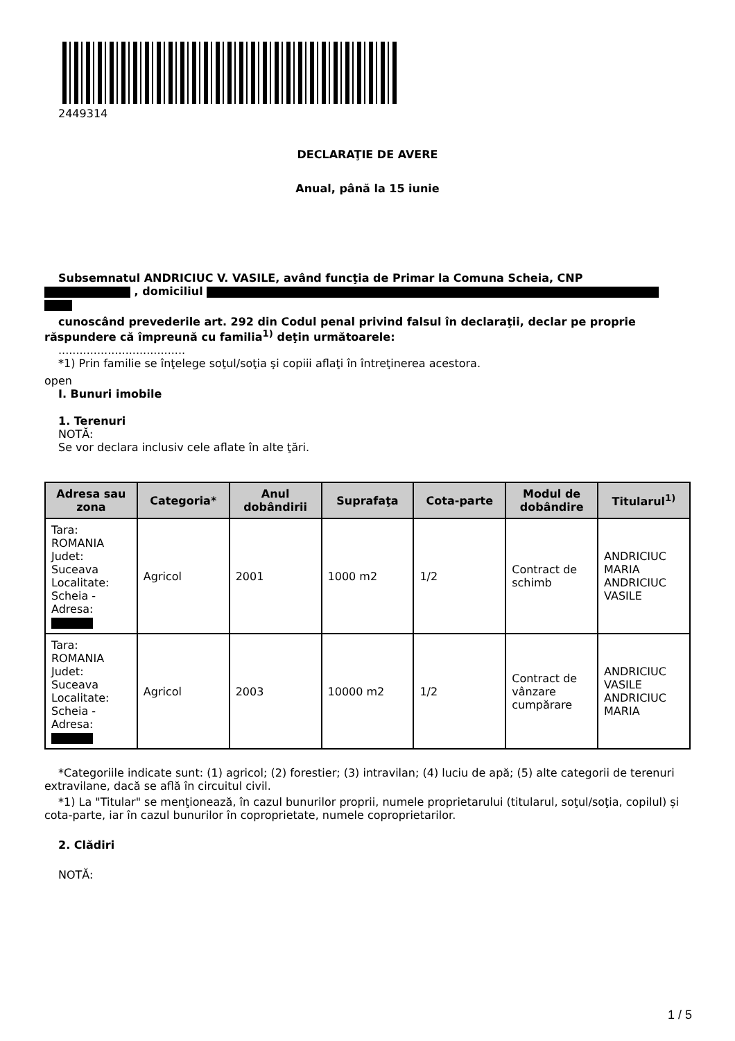2449314
DECLARAŢIE DE AVERE
Anual, până la 15 iunie
Subsemnatul ANDRICIUC V. VASILE, având funcţia de Primar la Comuna Scheia, CNP
, domiciliul
cunoscând prevederile art. 292 din Codul penal privind falsul în declaraţii, declar pe proprie răspundere că împreună cu familia<sup>1)</sup> deţin următoarele:
....................................
*1) Prin familie se înţelege soţul/soţia şi copiii aflaţi în întreţinerea acestora.
open
I. Bunuri imobile
1. Terenuri
NOTĂ:
Se vor declara inclusiv cele aflate în alte ţări.
| Adresa sau zona | Categoria* | Anul dobândirii | Suprafaţa | Cota-parte | Modul de dobândire | Titularul<sup>1)</sup> |
| --- | --- | --- | --- | --- | --- | --- |
| Tara: ROMANIA Judet: Suceava Localitate: Scheia - Adresa: | Agricol | 2001 | 1000 m2 | 1/2 | Contract de schimb | ANDRICIUC MARIA ANDRICIUC VASILE |
| Tara: ROMANIA Judet: Suceava Localitate: Scheia - Adresa: | Agricol | 2003 | 10000 m2 | 1/2 | Contract de vânzare cumpărare | ANDRICIUC VASILE ANDRICIUC MARIA |
*Categoriile indicate sunt: (1) agricol; (2) forestier; (3) intravilan; (4) luciu de apă; (5) alte categorii de terenuri extravilane, dacă se află în circuitul civil.
*1) La "Titular" se menţionează, în cazul bunurilor proprii, numele proprietarului (titularul, soţul/soţia, copilul) și cota-parte, iar în cazul bunurilor în coproprietate, numele coproprietarilor.
2. Clădiri
NOTĂ:
1 / 5